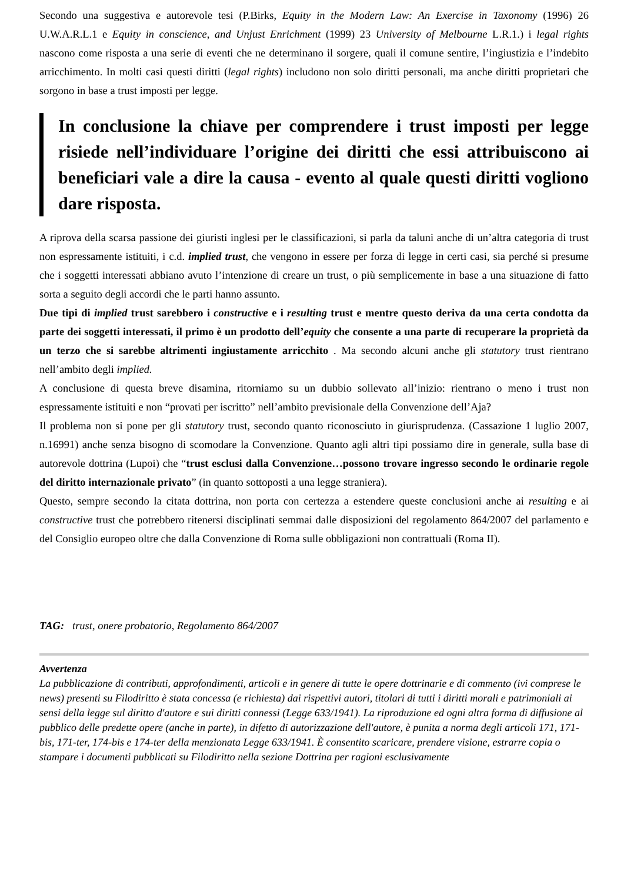Secondo una suggestiva e autorevole tesi (P.Birks, Equity in the Modern Law: An Exercise in Taxonomy (1996) 26 U.W.A.R.L.1 e Equity in conscience, and Unjust Enrichment (1999) 23 University of Melbourne L.R.1.) i legal rights nascono come risposta a una serie di eventi che ne determinano il sorgere, quali il comune sentire, l’ingiustizia e l’indebito arricchimento. In molti casi questi diritti (legal rights) includono non solo diritti personali, ma anche diritti proprietari che sorgono in base a trust imposti per legge.
In conclusione la chiave per comprendere i trust imposti per legge risiede nell’individuare l’origine dei diritti che essi attribuiscono ai beneficiari vale a dire la causa - evento al quale questi diritti vogliono dare risposta.
A riprova della scarsa passione dei giuristi inglesi per le classificazioni, si parla da taluni anche di un’altra categoria di trust non espressamente istituiti, i c.d. implied trust, che vengono in essere per forza di legge in certi casi, sia perché si presume che i soggetti interessati abbiano avuto l’intenzione di creare un trust, o più semplicemente in base a una situazione di fatto sorta a seguito degli accordi che le parti hanno assunto.
Due tipi di implied trust sarebbero i constructive e i resulting trust e mentre questo deriva da una certa condotta da parte dei soggetti interessati, il primo è un prodotto dell’equity che consente a una parte di recuperare la proprietà da un terzo che si sarebbe altrimenti ingiustamente arricchito . Ma secondo alcuni anche gli statutory trust rientrano nell’ambito degli implied.
A conclusione di questa breve disamina, ritorniamo su un dubbio sollevato all’inizio: rientrano o meno i trust non espressamente istituiti e non “provati per iscritto” nell’ambito previsionale della Convenzione dell’Aja?
Il problema non si pone per gli statutory trust, secondo quanto riconosciuto in giurisprudenza. (Cassazione 1 luglio 2007, n.16991) anche senza bisogno di scomodare la Convenzione. Quanto agli altri tipi possiamo dire in generale, sulla base di autorevole dottrina (Lupoi) che “trust esclusi dalla Convenzione…possono trovare ingresso secondo le ordinarie regole del diritto internazionale privato” (in quanto sottoposti a una legge straniera).
Questo, sempre secondo la citata dottrina, non porta con certezza a estendere queste conclusioni anche ai resulting e ai constructive trust che potrebbero ritenersi disciplinati semmai dalle disposizioni del regolamento 864/2007 del parlamento e del Consiglio europeo oltre che dalla Convenzione di Roma sulle obbligazioni non contrattuali (Roma II).
TAG: trust, onere probatorio, Regolamento 864/2007
Avvertenza
La pubblicazione di contributi, approfondimenti, articoli e in genere di tutte le opere dottrinarie e di commento (ivi comprese le news) presenti su Filodiritto è stata concessa (e richiesta) dai rispettivi autori, titolari di tutti i diritti morali e patrimoniali ai sensi della legge sul diritto d'autore e sui diritti connessi (Legge 633/1941). La riproduzione ed ogni altra forma di diffusione al pubblico delle predette opere (anche in parte), in difetto di autorizzazione dell'autore, è punita a norma degli articoli 171, 171-bis, 171-ter, 174-bis e 174-ter della menzionata Legge 633/1941. È consentito scaricare, prendere visione, estrarre copia o stampare i documenti pubblicati su Filodiritto nella sezione Dottrina per ragioni esclusivamente